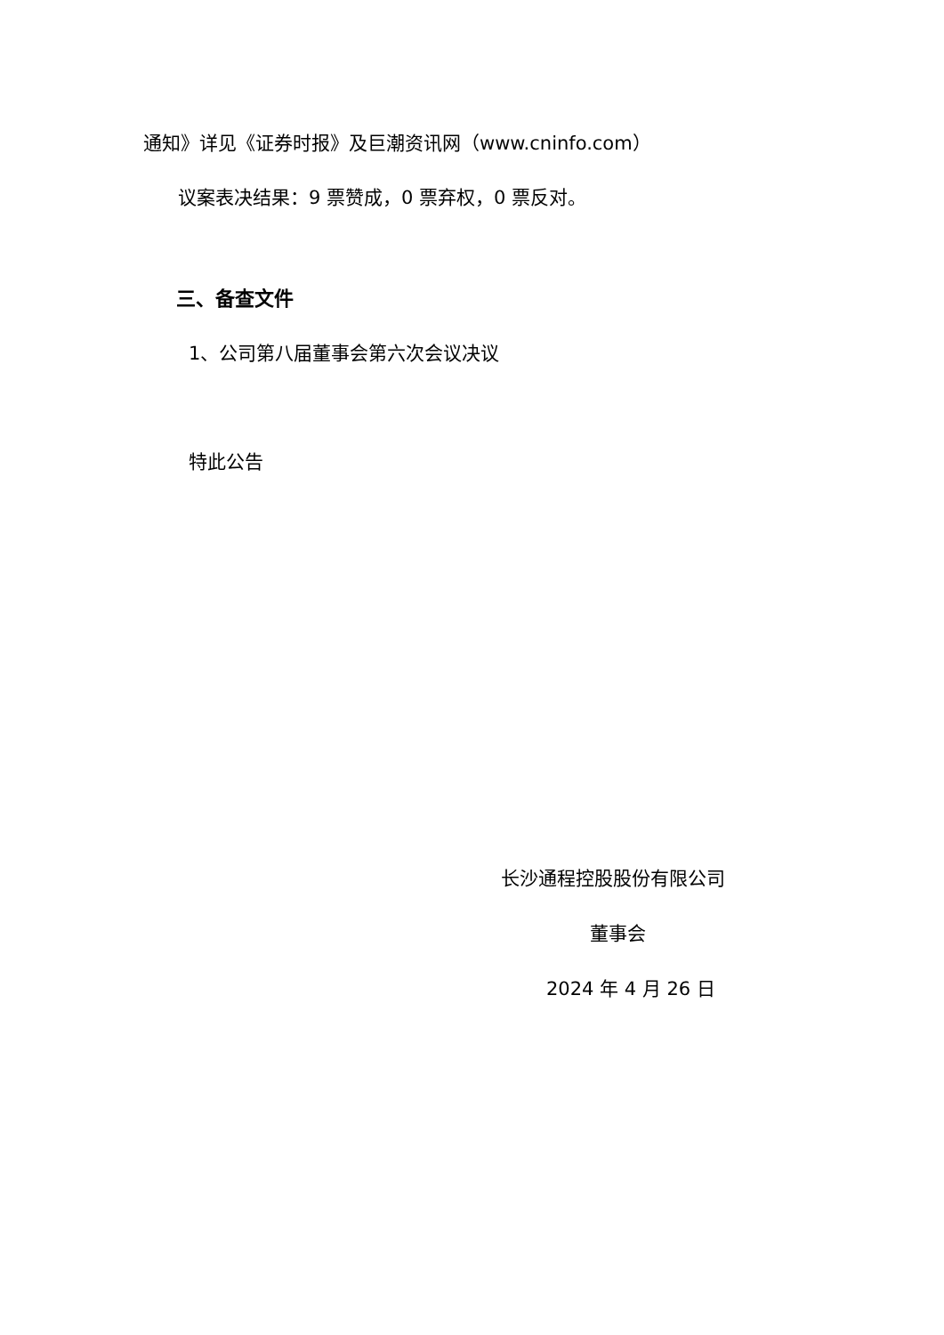通知》详见《证券时报》及巨潮资讯网（www.cninfo.com）
议案表决结果：9 票赞成，0 票弃权，0 票反对。
三、备查文件
1、公司第八届董事会第六次会议决议
特此公告
长沙通程控股股份有限公司
董事会
2024 年 4 月 26 日